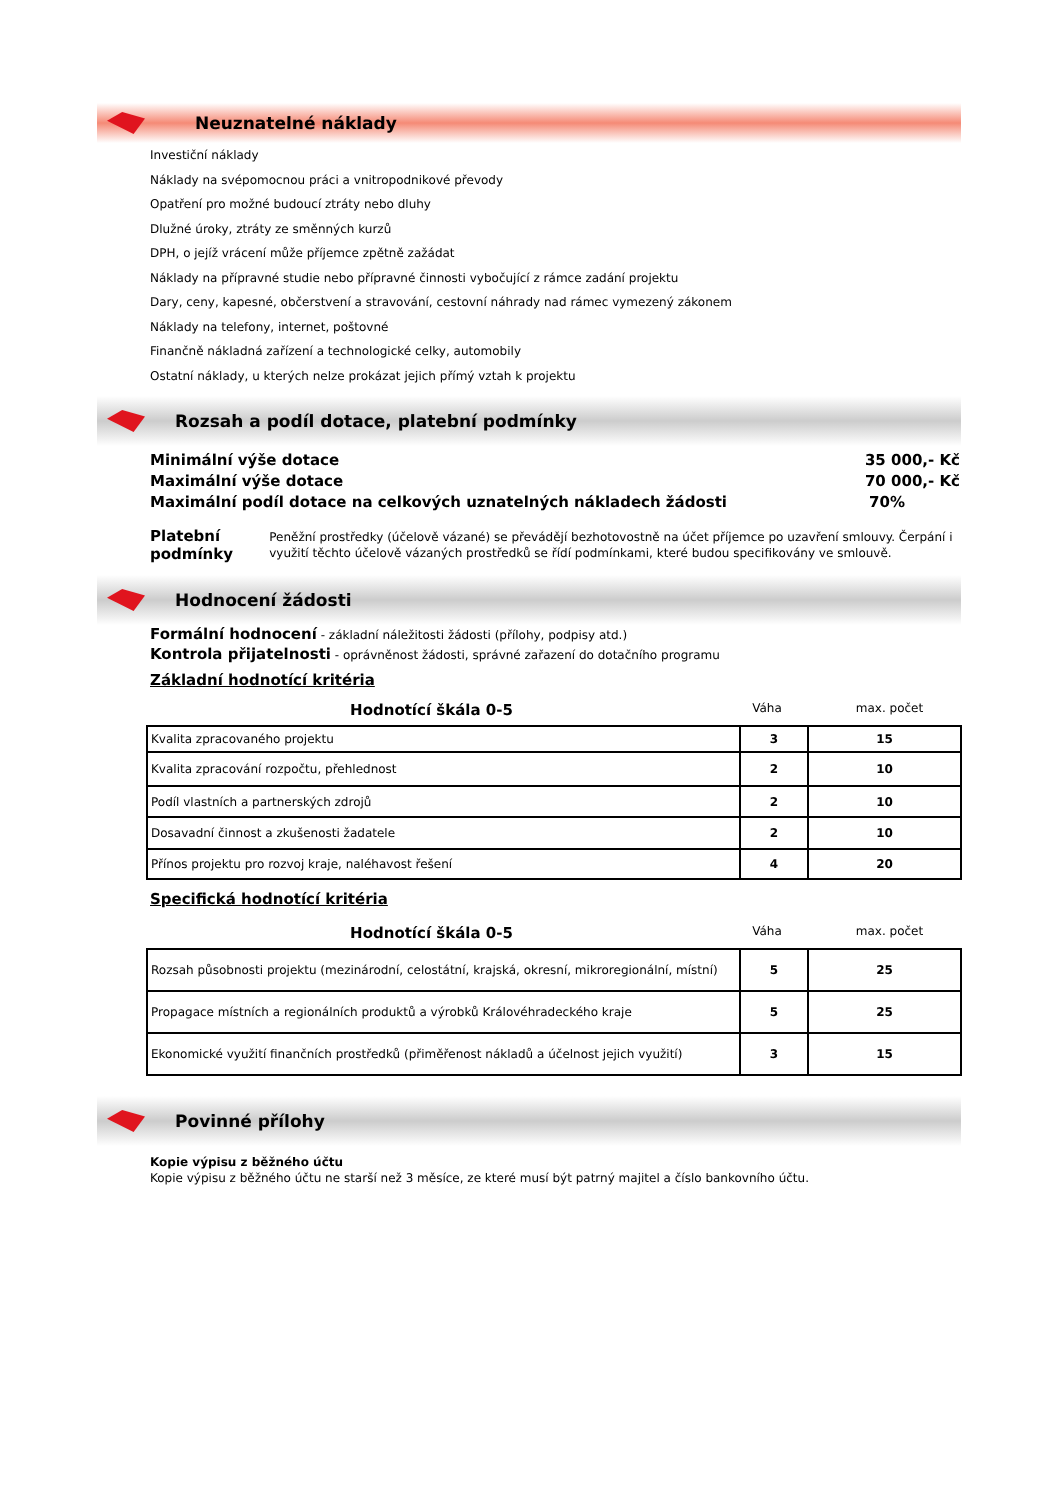Neuznatelné náklady
Investiční náklady
Náklady na svépomocnou práci a vnitropodnikové převody
Opatření pro možné budoucí ztráty nebo dluhy
Dlužné úroky, ztráty ze směnných kurzů
DPH, o jejíž vrácení může příjemce zpětně zažádat
Náklady na přípravné studie nebo přípravné činnosti vybočující z rámce zadání projektu
Dary, ceny, kapesné, občerstvení a stravování, cestovní náhrady nad rámec vymezený zákonem
Náklady na telefony, internet, poštovné
Finančně nákladná zařízení a technologické celky, automobily
Ostatní náklady, u kterých nelze prokázat jejich přímý vztah k projektu
Rozsah a podíl dotace, platební podmínky
Minimální výše dotace 35 000,- Kč
Maximální výše dotace 70 000,- Kč
Maximální podíl dotace na celkových uznatelných nákladech žádosti 70%
Platební podmínky
Peněžní prostředky (účelově vázané) se převádějí bezhotovostně na účet příjemce po uzavření smlouvy. Čerpání i využití těchto účelově vázaných prostředků se řídí podmínkami, které budou specifikovány ve smlouvě.
Hodnocení žádosti
Formální hodnocení - základní náležitosti žádosti (přílohy, podpisy atd.)
Kontrola přijatelnosti - oprávněnost žádosti, správné zařazení do dotačního programu
Základní hodnotící kritéria
Hodnotící škála 0-5 Váha max. počet
| Kvalita zpracovaného projektu | 3 | 15 |
| Kvalita zpracování rozpočtu, přehlednost | 2 | 10 |
| Podíl vlastních a partnerských zdrojů | 2 | 10 |
| Dosavadní činnost a zkušenosti žadatele | 2 | 10 |
| Přínos projektu pro rozvoj kraje, naléhavost řešení | 4 | 20 |
Specifická hodnotící kritéria
Hodnotící škála 0-5 Váha max. počet
| Rozsah působnosti projektu (mezinárodní, celostátní, krajská, okresní, mikroregionální, místní) | 5 | 25 |
| Propagace místních a regionálních produktů a výrobků Královéhradeckého kraje | 5 | 25 |
| Ekonomické využití finančních prostředků (přiměřenost nákladů a účelnost jejich využití) | 3 | 15 |
Povinné přílohy
Kopie výpisu z běžného účtu
Kopie výpisu z běžného účtu ne starší než 3 měsíce, ze které musí být patrný majitel a číslo bankovního účtu.